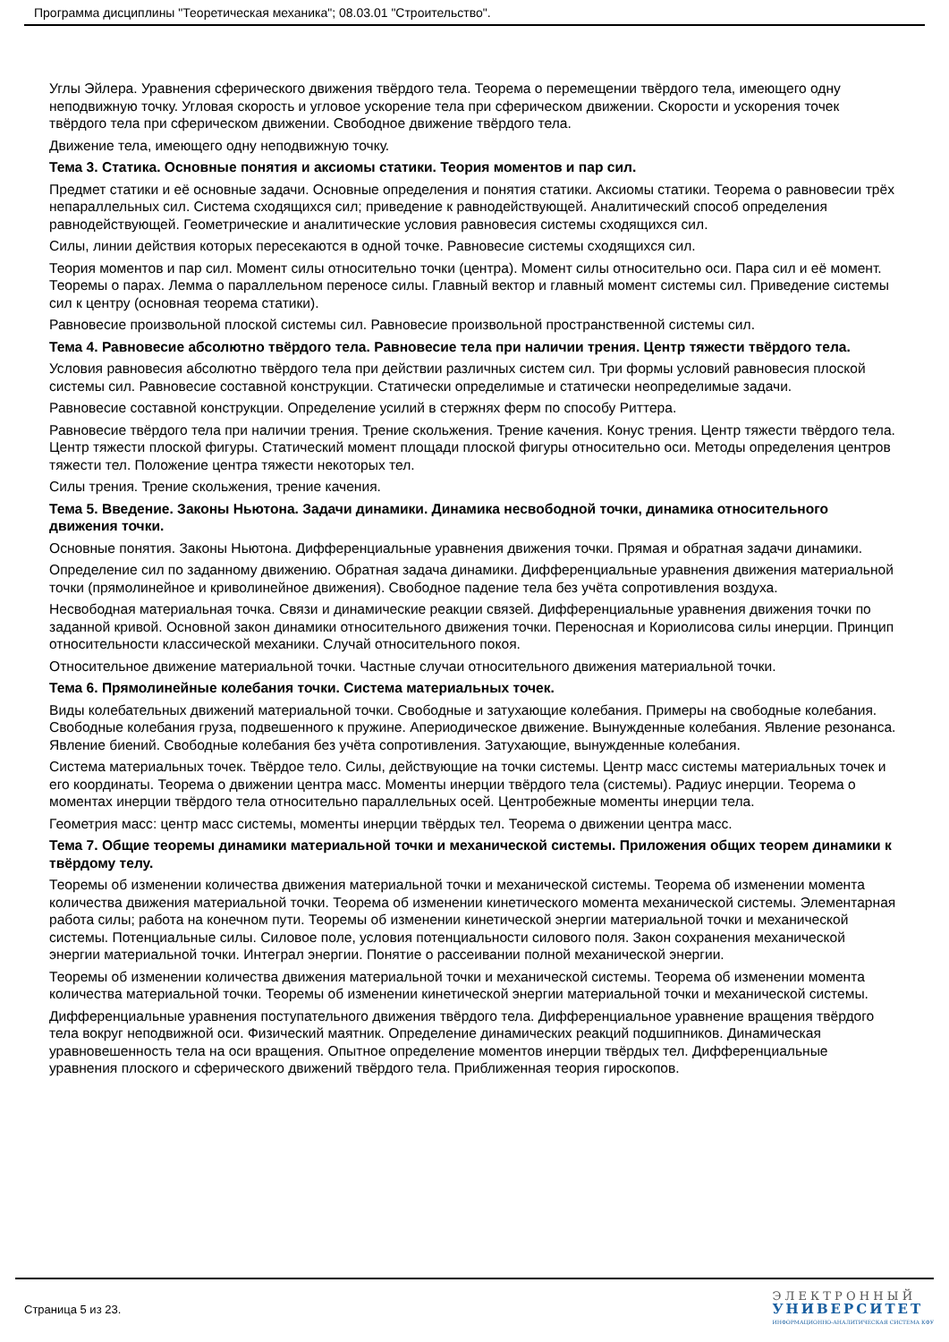Программа дисциплины "Теоретическая механика"; 08.03.01 "Строительство".
Углы Эйлера. Уравнения сферического движения твёрдого тела. Теорема о перемещении твёрдого тела, имеющего одну неподвижную точку. Угловая скорость и угловое ускорение тела при сферическом движении. Скорости и ускорения точек твёрдого тела при сферическом движении. Свободное движение твёрдого тела.
Движение тела, имеющего одну неподвижную точку.
Тема 3. Статика. Основные понятия и аксиомы статики. Теория моментов и пар сил.
Предмет статики и её основные задачи. Основные определения и понятия статики. Аксиомы статики. Теорема о равновесии трёх непараллельных сил. Система сходящихся сил; приведение к равнодействующей. Аналитический способ определения равнодействующей. Геометрические и аналитические условия равновесия системы сходящихся сил.
Силы, линии действия которых пересекаются в одной точке. Равновесие системы сходящихся сил.
Теория моментов и пар сил. Момент силы относительно точки (центра). Момент силы относительно оси. Пара сил и её момент. Теоремы о парах. Лемма о параллельном переносе силы. Главный вектор и главный момент системы сил. Приведение системы сил к центру (основная теорема статики).
Равновесие произвольной плоской системы сил. Равновесие произвольной пространственной системы сил.
Тема 4. Равновесие абсолютно твёрдого тела. Равновесие тела при наличии трения. Центр тяжести твёрдого тела.
Условия равновесия абсолютно твёрдого тела при действии различных систем сил. Три формы условий равновесия плоской системы сил. Равновесие составной конструкции. Статически определимые и статически неопределимые задачи.
Равновесие составной конструкции. Определение усилий в стержнях ферм по способу Риттера.
Равновесие твёрдого тела при наличии трения. Трение скольжения. Трение качения. Конус трения. Центр тяжести твёрдого тела. Центр тяжести плоской фигуры. Статический момент площади плоской фигуры относительно оси. Методы определения центров тяжести тел. Положение центра тяжести некоторых тел.
Силы трения. Трение скольжения, трение качения.
Тема 5. Введение. Законы Ньютона. Задачи динамики. Динамика несвободной точки, динамика относительного движения точки.
Основные понятия. Законы Ньютона. Дифференциальные уравнения движения точки. Прямая и обратная задачи динамики.
Определение сил по заданному движению. Обратная задача динамики. Дифференциальные уравнения движения материальной точки (прямолинейное и криволинейное движения). Свободное падение тела без учёта сопротивления воздуха.
Несвободная материальная точка. Связи и динамические реакции связей. Дифференциальные уравнения движения точки по заданной кривой. Основной закон динамики относительного движения точки. Переносная и Кориолисова силы инерции. Принцип относительности классической механики. Случай относительного покоя.
Относительное движение материальной точки. Частные случаи относительного движения материальной точки.
Тема 6. Прямолинейные колебания точки. Система материальных точек.
Виды колебательных движений материальной точки. Свободные и затухающие колебания. Примеры на свободные колебания. Свободные колебания груза, подвешенного к пружине. Апериодическое движение. Вынужденные колебания. Явление резонанса. Явление биений. Свободные колебания без учёта сопротивления. Затухающие, вынужденные колебания.
Система материальных точек. Твёрдое тело. Силы, действующие на точки системы. Центр масс системы материальных точек и его координаты. Теорема о движении центра масс. Моменты инерции твёрдого тела (системы). Радиус инерции. Теорема о моментах инерции твёрдого тела относительно параллельных осей. Центробежные моменты инерции тела.
Геометрия масс: центр масс системы, моменты инерции твёрдых тел. Теорема о движении центра масс.
Тема 7. Общие теоремы динамики материальной точки и механической системы. Приложения общих теорем динамики к твёрдому телу.
Теоремы об изменении количества движения материальной точки и механической системы. Теорема об изменении момента количества движения материальной точки. Теорема об изменении кинетического момента механической системы. Элементарная работа силы; работа на конечном пути. Теоремы об изменении кинетической энергии материальной точки и механической системы. Потенциальные силы. Силовое поле, условия потенциальности силового поля. Закон сохранения механической энергии материальной точки. Интеграл энергии. Понятие о рассеивании полной механической энергии.
Теоремы об изменении количества движения материальной точки и механической системы. Теорема об изменении момента количества материальной точки. Теоремы об изменении кинетической энергии материальной точки и механической системы.
Дифференциальные уравнения поступательного движения твёрдого тела. Дифференциальное уравнение вращения твёрдого тела вокруг неподвижной оси. Физический маятник. Определение динамических реакций подшипников. Динамическая уравновешенность тела на оси вращения. Опытное определение моментов инерции твёрдых тел. Дифференциальные уравнения плоского и сферического движений твёрдого тела. Приближенная теория гироскопов.
Страница 5 из 23.
Э Л Е К Т Р О Н Н Ы Й
УНИВЕРСИТЕТ
ИНФОРМАЦИОННО-АНАЛИТИЧЕСКАЯ СИСТЕМА КФУ